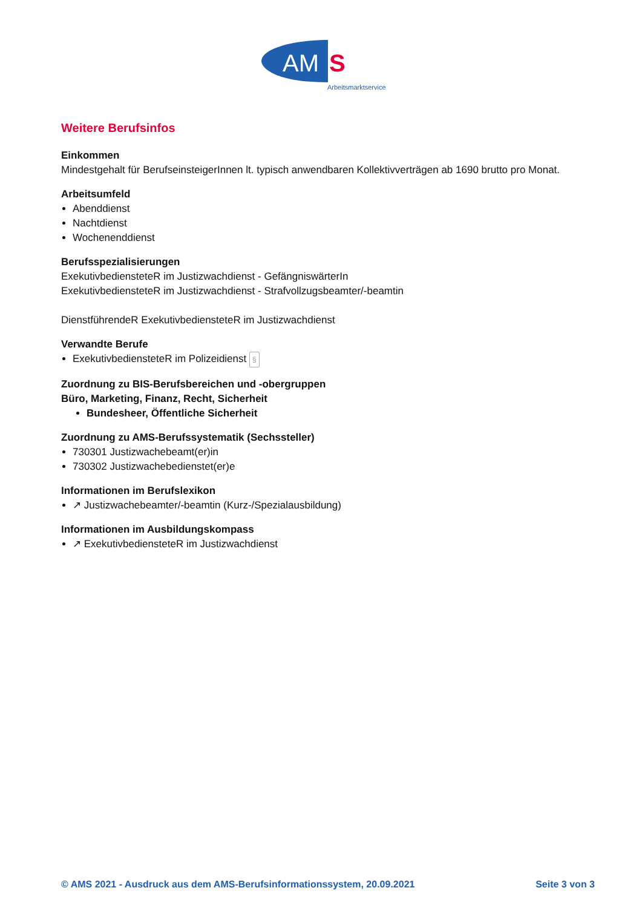AM
S
Arbeitsmarktservice
Weitere Berufsinfos
Einkommen
Mindestgehalt für BerufseinsteigerInnen lt. typisch anwendbaren Kollektivverträgen ab 1690 brutto pro Monat.
Arbeitsumfeld
Abenddienst
Nachtdienst
Wochenenddienst
Berufsspezialisierungen
ExekutivbediensteteR im Justizwachdienst - GefängniswärterIn
ExekutivbediensteteR im Justizwachdienst - Strafvollzugsbeamter/-beamtin
DienstführendeR ExekutivbediensteteR im Justizwachdienst
Verwandte Berufe
ExekutivbediensteteR im Polizeidienst §
Zuordnung zu BIS-Berufsbereichen und -obergruppen
Büro, Marketing, Finanz, Recht, Sicherheit
Bundesheer, Öffentliche Sicherheit
Zuordnung zu AMS-Berufssystematik (Sechssteller)
730301 Justizwachebeamt(er)in
730302 Justizwachebedienstet(er)e
Informationen im Berufslexikon
↗ Justizwachebeamter/-beamtin (Kurz-/Spezialausbildung)
Informationen im Ausbildungskompass
↗ ExekutivbediensteteR im Justizwachdienst
© AMS 2021 - Ausdruck aus dem AMS-Berufsinformationssystem, 20.09.2021 Seite 3 von 3